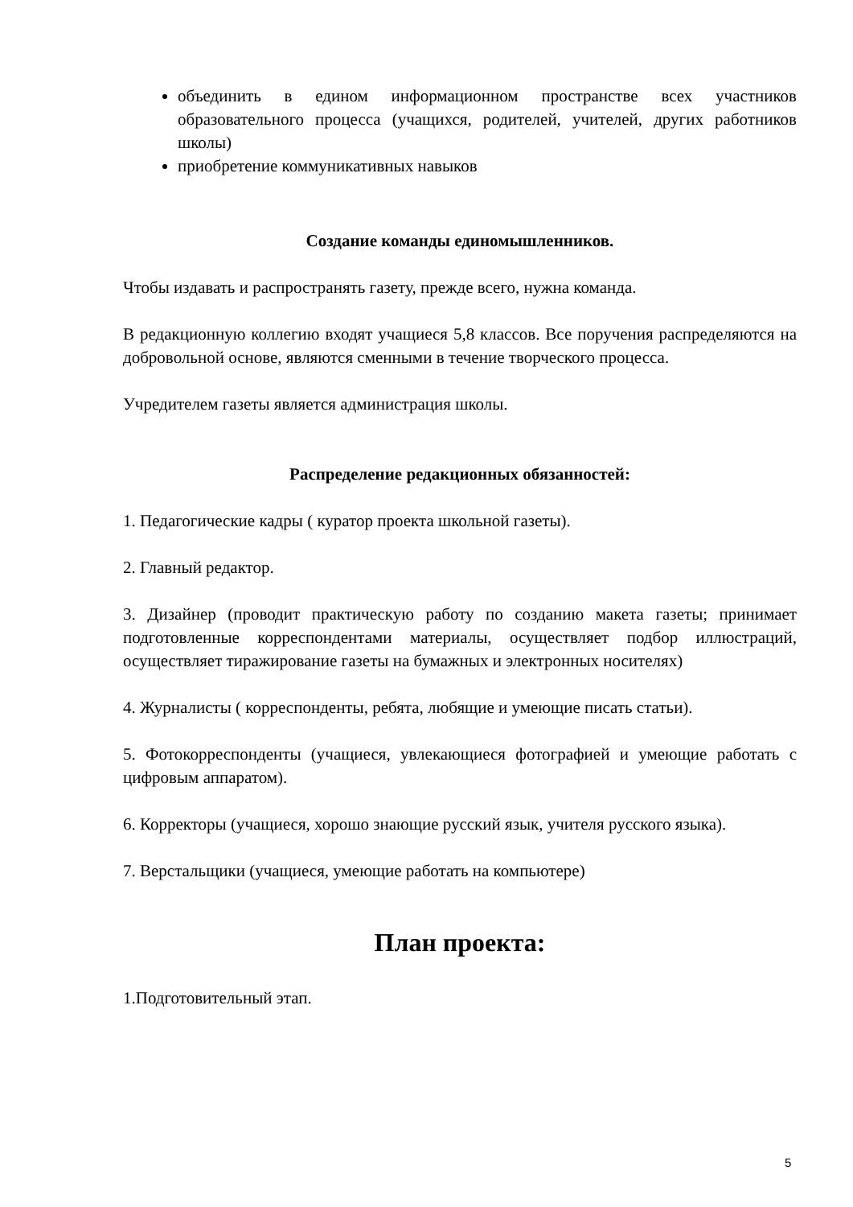объединить в едином информационном пространстве всех участников образовательного процесса (учащихся, родителей, учителей, других работников школы)
приобретение коммуникативных навыков
Создание команды единомышленников.
Чтобы издавать и распространять газету, прежде всего, нужна команда.
В редакционную коллегию входят учащиеся 5,8 классов. Все поручения распределяются на добровольной основе, являются сменными в течение творческого процесса.
Учредителем газеты является администрация школы.
Распределение редакционных обязанностей:
1. Педагогические кадры ( куратор проекта школьной газеты).
2. Главный редактор.
3. Дизайнер (проводит практическую работу по созданию макета газеты; принимает подготовленные корреспондентами материалы, осуществляет подбор иллюстраций, осуществляет тиражирование газеты на бумажных и электронных носителях)
4. Журналисты ( корреспонденты, ребята, любящие и умеющие писать статьи).
5. Фотокорреспонденты (учащиеся, увлекающиеся фотографией и умеющие работать с цифровым аппаратом).
6. Корректоры (учащиеся, хорошо знающие русский язык, учителя русского языка).
7. Верстальщики (учащиеся, умеющие работать на компьютере)
План проекта:
1.Подготовительный этап.
5